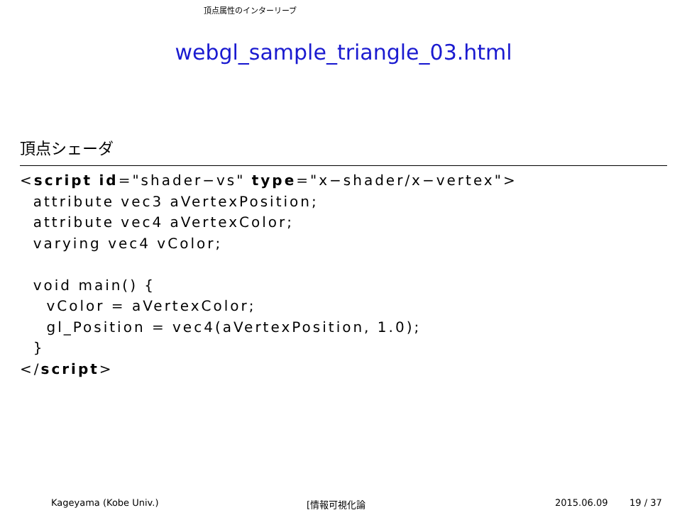頂点属性のインターリーブ
webgl_sample_triangle_03.html
頂点シェーダ
<script id="shader−vs" type="x−shader/x−vertex">
  attribute vec3 aVertexPosition;
  attribute vec4 aVertexColor;
  varying vec4 vColor;

  void main() {
    vColor = aVertexColor;
    gl_Position = vec4(aVertexPosition, 1.0);
  }
</script>
Kageyama (Kobe Univ.) [情報可視化論 2015.06.09 19 / 37